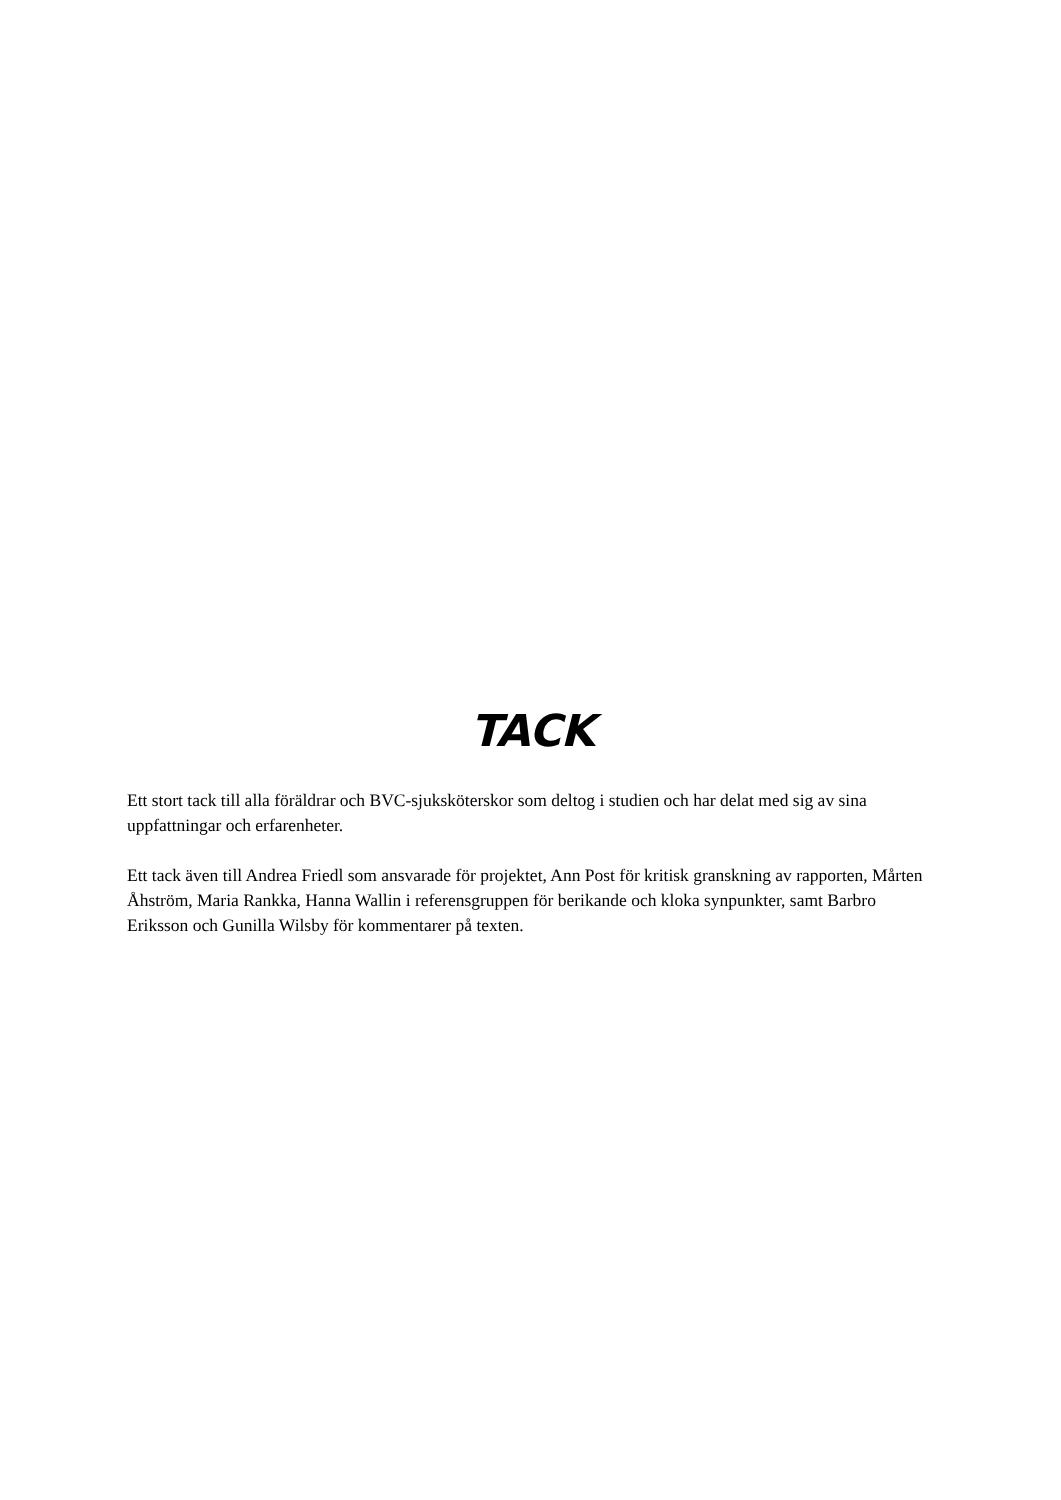TACK
Ett stort tack till alla föräldrar och BVC-sjuksköterskor som deltog i studien och har delat med sig av sina uppfattningar och erfarenheter.
Ett tack även till Andrea Friedl som ansvarade för projektet, Ann Post för kritisk granskning av rapporten, Mårten Åhström, Maria Rankka, Hanna Wallin i referensgruppen för berikande och kloka synpunkter, samt Barbro Eriksson och Gunilla Wilsby för kommentarer på texten.